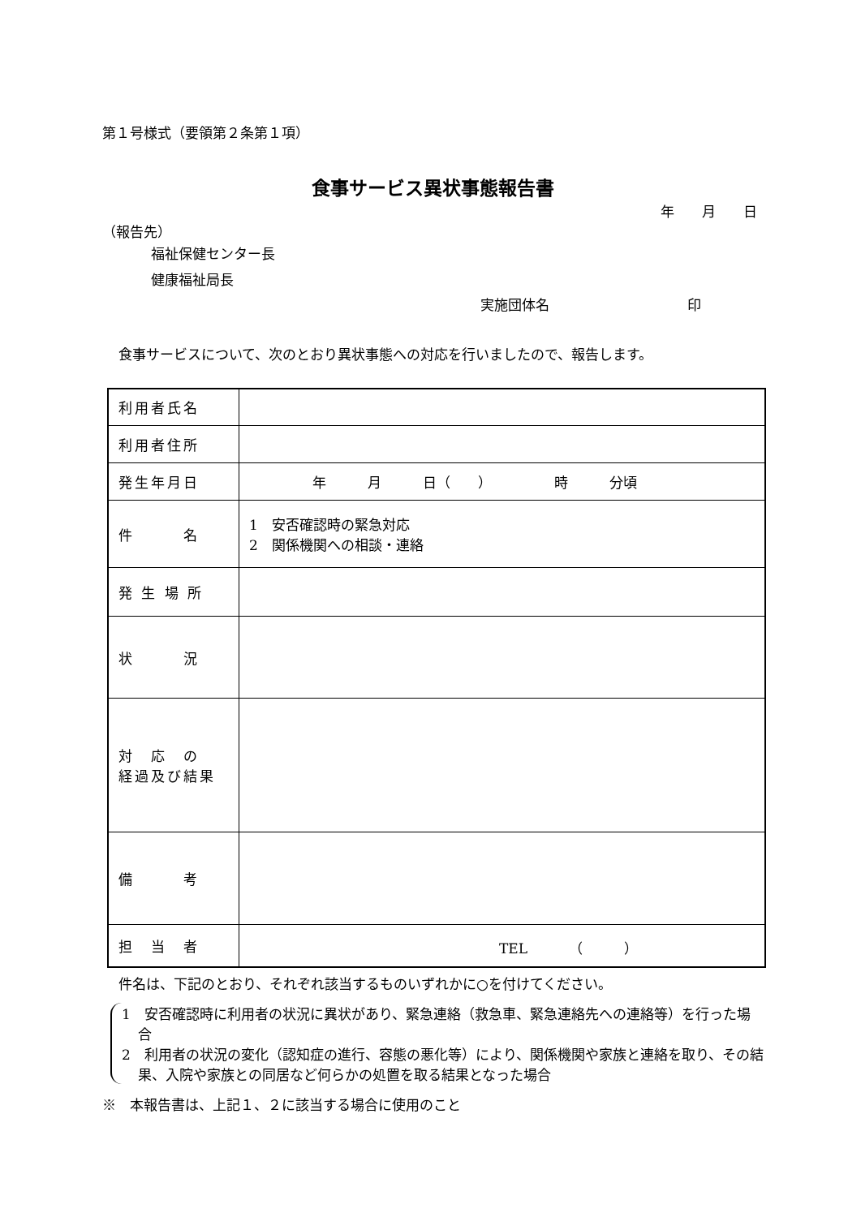第１号様式（要領第２条第１項）
食事サービス異状事態報告書
年　　月　　日
（報告先）
福祉保健センター長
健康福祉局長
実施団体名　　　　　　　　　　印
食事サービスについて、次のとおり異状事態への対応を行いましたので、報告します。
| 利用者氏名 | |
| 利用者住所 | |
| 発生年月日 | 年 月 日（ ） 時 分頃 |
| 件 名 | 1 安否確認時の緊急対応 2 関係機関への相談・連絡 |
| 発 生 場 所 | |
| 状 況 | |
| 対 応 の 経過及び結果 | |
| 備 考 | |
| 担 当 者 | TEL （ ） |
件名は、下記のとおり、それぞれ該当するものいずれかに○を付けてください。
1　安否確認時に利用者の状況に異状があり、緊急連絡（救急車、緊急連絡先への連絡等）を行った場合
2　利用者の状況の変化（認知症の進行、容態の悪化等）により、関係機関や家族と連絡を取り、その結果、入院や家族との同居など何らかの処置を取る結果となった場合
※　本報告書は、上記１、２に該当する場合に使用のこと